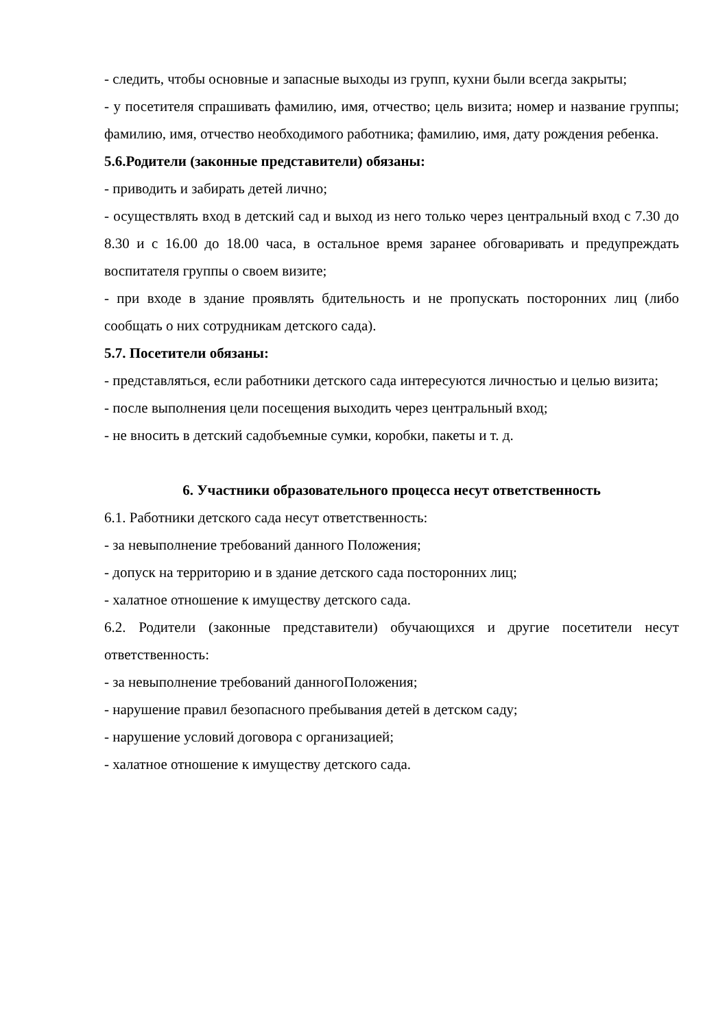- следить, чтобы основные и запасные выходы из групп, кухни были всегда закрыты;
- у посетителя спрашивать фамилию, имя, отчество; цель визита; номер и название группы; фамилию, имя, отчество необходимого работника; фамилию, имя, дату рождения ребенка.
5.6.Родители (законные представители) обязаны:
- приводить и забирать детей лично;
- осуществлять вход в детский сад и выход из него только через центральный вход с 7.30 до 8.30 и с 16.00 до 18.00 часа, в остальное время заранее обговаривать и предупреждать воспитателя группы о своем визите;
- при входе в здание проявлять бдительность и не пропускать посторонних лиц (либо сообщать о них сотрудникам детского сада).
5.7. Посетители обязаны:
- представляться, если работники детского сада интересуются личностью и целью визита;
- после выполнения цели посещения выходить через центральный вход;
- не вносить в детский садобъемные сумки, коробки, пакеты и т. д.
6. Участники образовательного процесса несут ответственность
6.1. Работники детского сада несут ответственность:
- за невыполнение требований данного Положения;
- допуск на территорию и в здание детского сада посторонних лиц;
- халатное отношение к имуществу детского сада.
6.2. Родители (законные представители) обучающихся и другие посетители несут ответственность:
- за невыполнение требований данногоПоложения;
- нарушение правил безопасного пребывания детей в детском саду;
- нарушение условий договора с организацией;
- халатное отношение к имуществу детского сада.